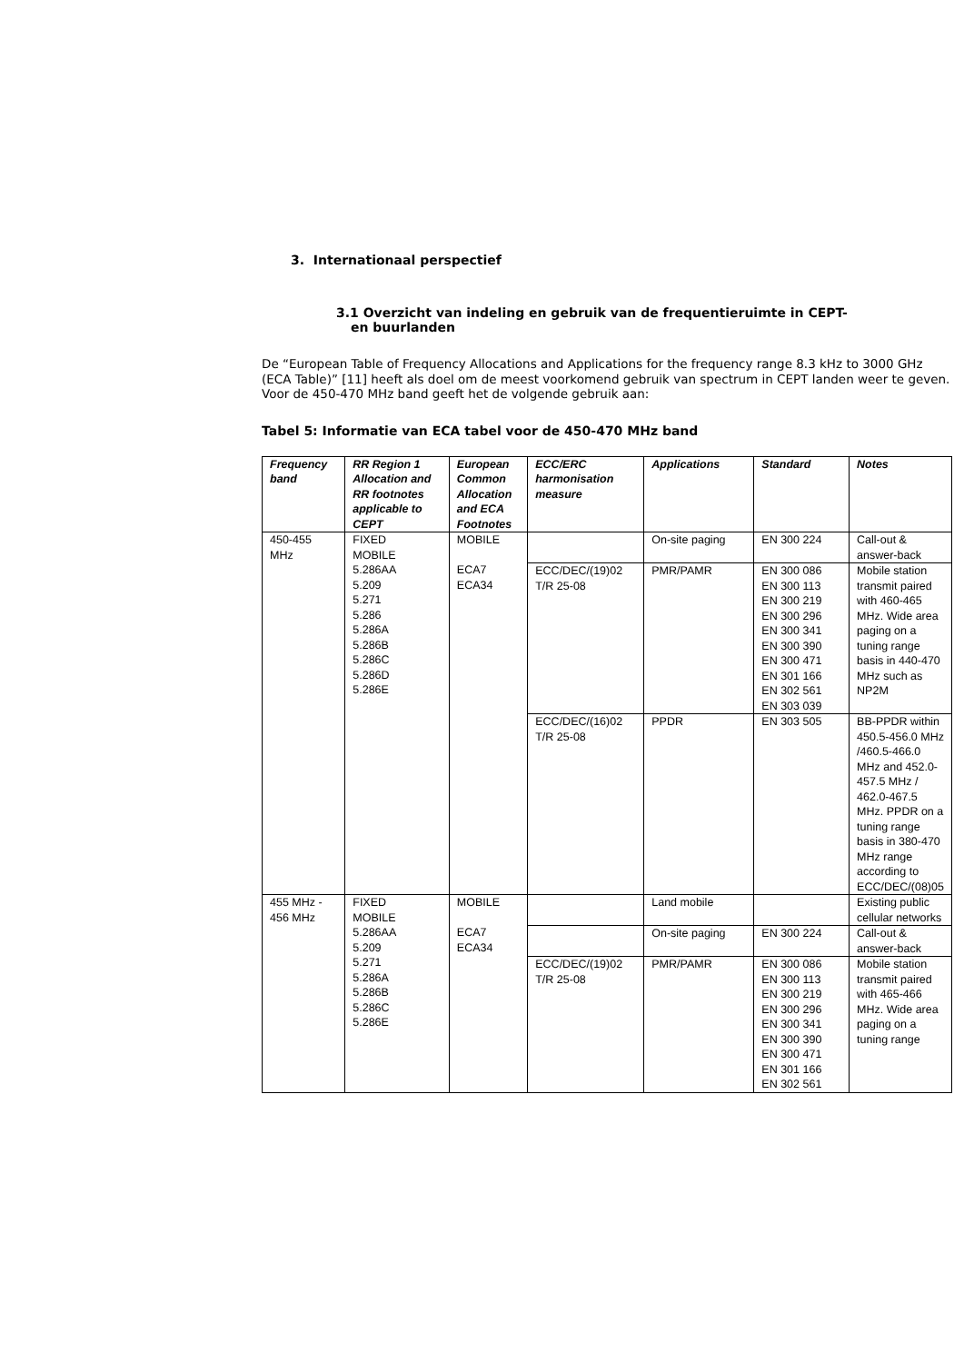3. Internationaal perspectief
3.1 Overzicht van indeling en gebruik van de frequentieruimte in CEPT- en buurlanden
De “European Table of Frequency Allocations and Applications for the frequency range 8.3 kHz to 3000 GHz (ECA Table)” [11] heeft als doel om de meest voorkomend gebruik van spectrum in CEPT landen weer te geven. Voor de 450-470 MHz band geeft het de volgende gebruik aan:
Tabel 5: Informatie van ECA tabel voor de 450-470 MHz band
| Frequency band | RR Region 1 Allocation and RR footnotes applicable to CEPT | European Common Allocation and ECA Footnotes | ECC/ERC harmonisation measure | Applications | Standard | Notes |
| --- | --- | --- | --- | --- | --- | --- |
| 450-455 MHz | FIXED MOBILE 5.286AA 5.209 5.271 5.286 5.286A 5.286B 5.286C 5.286D 5.286E | MOBILE ECA7 ECA34 | | On-site paging | EN 300 224 | Call-out & answer-back |
| | | | ECC/DEC/(19)02 T/R 25-08 | PMR/PAMR | EN 300 086 EN 300 113 EN 300 219 EN 300 296 EN 300 341 EN 300 390 EN 300 471 EN 301 166 EN 302 561 EN 303 039 | Mobile station transmit paired with 460-465 MHz. Wide area paging on a tuning range basis in 440-470 MHz such as NP2M |
| | | | ECC/DEC/(16)02 T/R 25-08 | PPDR | EN 303 505 | BB-PPDR within 450.5-456.0 MHz /460.5-466.0 MHz and 452.0-457.5 MHz / 462.0-467.5 MHz. PPDR on a tuning range basis in 380-470 MHz range according to ECC/DEC/(08)05 |
| 455 MHz - 456 MHz | FIXED MOBILE 5.286AA 5.209 5.271 5.286A 5.286B 5.286C 5.286E | MOBILE ECA7 ECA34 | | Land mobile | | Existing public cellular networks |
| | | | | On-site paging | EN 300 224 | Call-out & answer-back |
| | | | ECC/DEC/(19)02 T/R 25-08 | PMR/PAMR | EN 300 086 EN 300 113 EN 300 219 EN 300 296 EN 300 341 EN 300 390 EN 300 471 EN 301 166 EN 302 561 | Mobile station transmit paired with 465-466 MHz. Wide area paging on a tuning range |